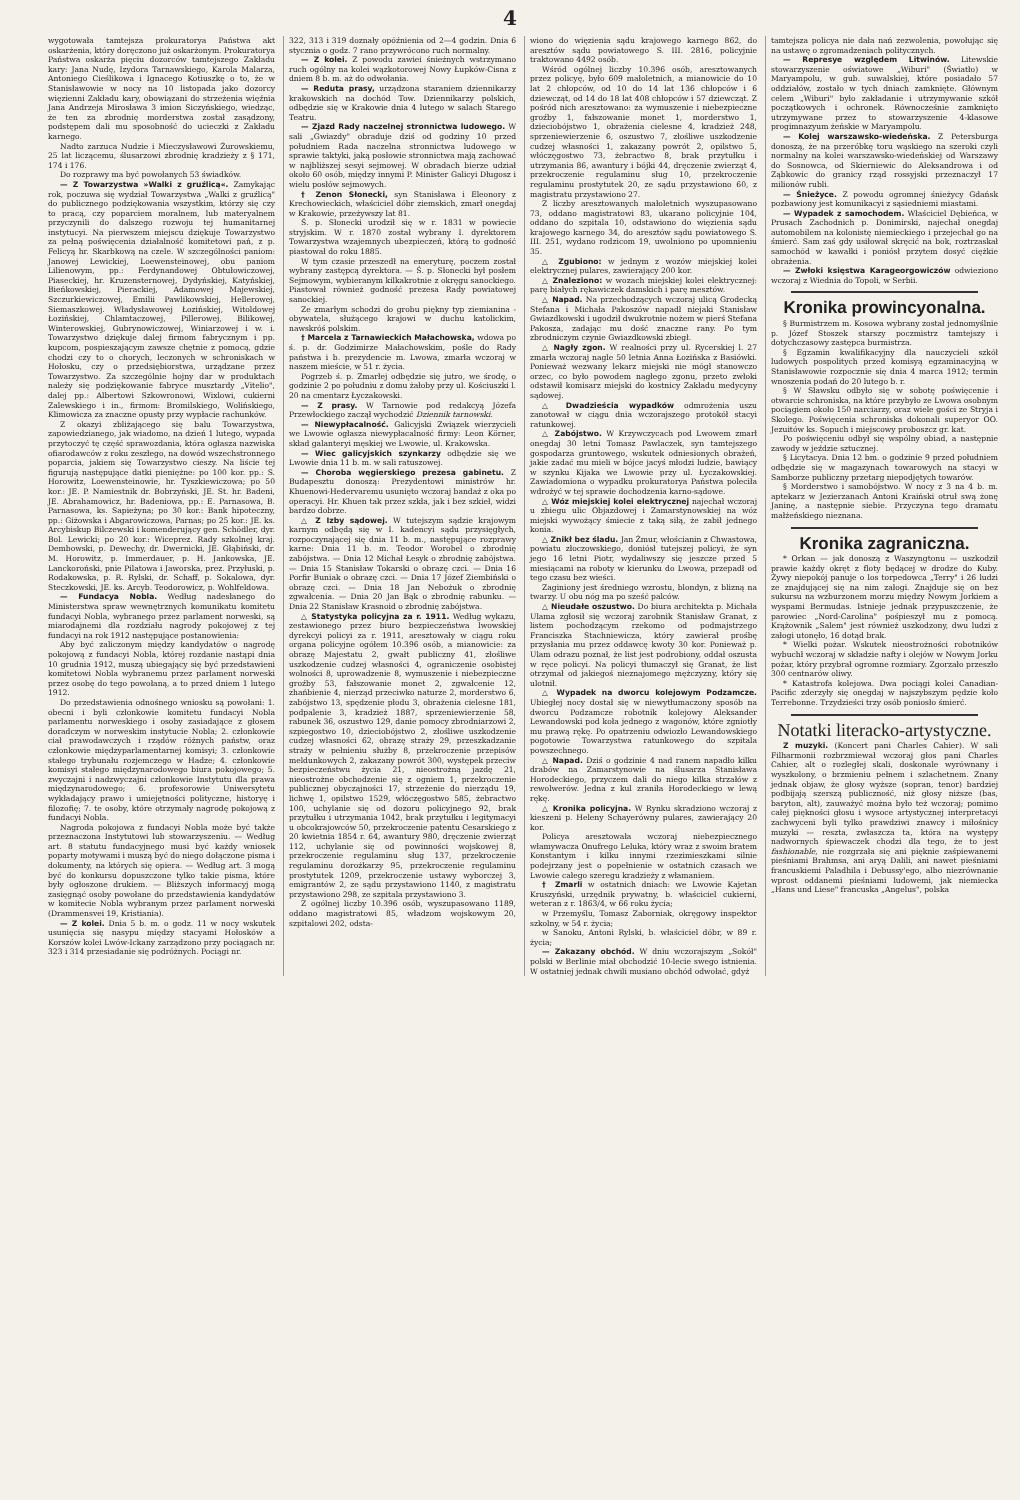4
wygotowała tamtejsza prokuratorya Państwa akt oskarżenia, który doręczono już oskarżonym. Prokuratorya Państwa oskarża pięciu dozorców tamtejszego Zakładu kary: Jana Nudę, Izydora Tarnawskiego, Karola Malarza, Antoniego Cieślikowa i Ignacego Kotiuszkę o to, że w Stanisławowie w nocy na 10 listopada jako dozorcy więzienni Zakładu kary, obowiązani do strzeżenia więźnia Jana Andrzeja Mirosława 3 imion Siczyńskiego, wiedząc, że ten za zbrodnię morderstwa został zasądzony, podstępem dali mu sposobność do ucieczki z Zakładu karnego.
Nadto zarzuca Nudzie i Mieczysławowi Żurowskiemu, 25 lat liczącemu, ślusarzowi zbrodnię kradzieży z § 171, 174 i 176.
Do rozprawy ma być powołanych 53 świadków.
— Z Towarzystwa »Walki z gruźlicą«. Zamykając rok, poczuwa się wydział Towarzystwa „Walki z gruźlicą" do publicznego podziękowania wszystkim, którzy się czy to pracą, czy poparciem moralnem, lub materyalnem przyczynili do dalszego rozwoju tej humanitarnej instytucyi. Na pierwszem miejscu dziękuje Towarzystwo za pełną poświęcenia działalność komitetowi pań, z p. Felicyą hr. Skarbkową na czele. W szczególności paniom: Janowej Lewickiej, Loewensteinowej, obu paniom Lilienowym, pp.: Ferdynandowej Obtułowiczowej, Piaseckiej, hr. Kruzensternowej, Dydyńskiej, Katyńskiej, Bieńkowskiej, Pierackiej, Adamowej Majewskiej, Szczurkiewiczowej, Emilii Pawlikowskiej, Hellerowej, Siemaszkowej. Władysławowej Łozińskiej, Witoldowej Łozińskiej, Chlamtaczowej, Pillerowej, Bilikowej, Winterowskiej, Gubrynowiczowej, Winiarzowej i w. i. Towarzystwo dziękuje dalej firmom fabrycznym i pp. kupcom, pospieszającym zawsze chętnie z pomocą, gdzie chodzi czy to o chorych, leczonych w schroniskach w Hołosku, czy o przedsiębiorstwa, urządzane przez Towarzystwo. Za szczególnie hojny dar w produktach należy się podziękowanie fabryce musztardy „Vitelio", dalej pp.: Albertowi Szkowronowi, Wixlowi, cukierni Zalewskiego i in., firmom: Bromilskiego, Wolińskiego, Klimowicza za znaczne opusty przy wypłacie rachunków.
Z okazyi zbliżającego się balu Towarzystwa, zapowiedzianego, jak wiadomo, na dzień 1 lutego, wypada przytoczyć tę część sprawozdania, która ogłasza nazwiska ofiarodawców z roku zeszłego, na dowód wszechstronnego poparcia, jakiem się Towarzystwo cieszy. Na liście tej figurują następujące datki pieniężne: po 100 kor. pp.: S. Horowitz, Loewensteinowie, hr. Tyszkiewiczowa; po 50 kor.: JE. P. Namiestnik dr. Bobrzyński, JE. St. hr. Badeni, JE. Abrahamowicz, hr. Badeniowa, pp.: E. Parnasowa, B. Parnasowa, ks. Sapieżyna; po 30 kor.: Bank hipoteczny, pp.: Giżowska i Abgarowiczowa, Parnas; po 25 kor.: JE. ks. Arcybiskup Bilczewski i komenderujący gen. Schödler, dyr. Bol. Lewicki; po 20 kor.: Wiceprez. Rady szkolnej kraj. Dembowski, p. Dewechy, dr. Dwernicki, JE. Głąbiński, dr. M. Horowitz, p. Immerdauer, p. H. Jankowska, JE. Lanckoroński, pnie Pilatowa i Jaworska, prez. Przyłuski, p. Rodakowska, p. R. Rylski, dr. Schaff, p. Sokalowa, dyr. Steczkowski, JE. ks. Arcyb. Teodorowicz, p. Wohlfeldowa.
— Fundacya Nobla. Według nadesłanego do Ministerstwa spraw wewnętrznych komunikatu komitetu fundacyi Nobla, wybranego przez parlament norweski, są miarodajnemi dla rozdziału nagrody pokojowej z tej fundacyi na rok 1912 następujące postanowienia:
Aby być zaliczonym między kandydatów o nagrodę pokojową z fundacyi Nobla, której rozdanie nastąpi dnia 10 grudnia 1912, muszą ubiegający się być przedstawieni komitetowi Nobla wybranemu przez parlament norweski przez osobę do tego powołaną, a to przed dniem 1 lutego 1912.
Do przedstawienia odnośnego wniosku są powołani: 1. obecni i byli członkowie komitetu fundacyi Nobla parlamentu norweskiego i osoby zasiadające z głosem doradczym w norweskim instytucie Nobla; 2. członkowie ciał prawodawczych i rządów różnych państw, oraz członkowie międzyparlamentarnej komisyi; 3. członkowie stałego trybunału rozjemczego w Hadze; 4. członkowie komisyi stałego międzynarodowego biura pokojowego; 5. zwyczajni i nadzwyczajni członkowie Instytutu dla prawa międzynarodowego; 6. profesorowie Uniwersytetu wykładający prawo i umiejętności polityczne, historyę i filozofię; 7. te osoby, które otrzymały nagrodę pokojową z fundacyi Nobla.
Nagroda pokojowa z fundacyi Nobla może być także przeznaczona Instytutowi lub stowarzyszeniu. — Według art. 8 statutu fundacyjnego musi być każdy wniosek poparty motywami i muszą być do niego dołączone pisma i dokumenty, na których się opiera. — Według art. 3 mogą być do konkursu dopuszczone tylko takie pisma, które były ogłoszone drukiem. — Bliższych informacyj mogą zasięgnąć osoby powołane do przedstawienia kandydatów w komitecie Nobla wybranym przez parlament norweski (Drammensvei 19, Kristiania).
— Z kolei. Dnia 5 b. m. o godz. 11 w nocy wskutek usunięcia się nasypu między stacyami Hołosków a Korszów kolei Lwów-Ickany zarządzono przy pociągach nr. 323 i 314 przesiadanie się podróżnych. Pociągi nr.
322, 313 i 319 doznały opóźnienia od 2—4 godzin. Dnia 6 stycznia o godz. 7 rano przywrócono ruch normalny.
— Z kolei. Z powodu zawiei śnieżnych wstrzymano ruch ogólny na kolei wązkotorowej Nowy Łupków-Cisna z dniem 8 b. m. aż do odwołania.
— Reduta prasy, urządzona staraniem dziennikarzy krakowskich na dochód Tow. Dziennikarzy polskich, odbędzie się w Krakowie dnia 4 lutego w salach Starego Teatru.
— Zjazd Rady naczelnej stronnictwa ludowego. W sali „Gwiazdy" obraduje dziś od godziny 10 przed południem Rada naczelna stronnictwa ludowego w sprawie taktyki, jaką posłowie stronnictwa mają zachować w najbliższej sesyi sejmowej. W obradach bierze udział około 60 osób, między innymi P. Minister Galicyi Długosz i wielu posłów sejmowych.
† Zenon Słonecki, syn Stanisława i Eleonory z Krechowieckich, właściciel dóbr ziemskich, zmarł onegdaj w Krakowie, przeżywszy lat 81.
Ś. p. Słonecki urodził się w r. 1831 w powiecie stryjskim. W r. 1870 został wybrany I. dyrektorem Towarzystwa wzajemnych ubezpieczeń, którą to godność piastował do roku 1885.
W tym czasie przeszedł na emeryturę, poczem został wybrany zastępcą dyrektora. — Ś. p. Słonecki był posłem Sejmowym, wybieranym kilkakrotnie z okręgu sanockiego. Piastował również godność prezesa Rady powiatowej sanockiej.
Ze zmarłym schodzi do grobu piękny typ ziemianina - obywatela, służącego krajowi w duchu katolickim, nawskróś polskim.
† Marcela z Tarnawieckich Małachowska, wdowa po ś. p. dr. Godzimirze Małachowskim, pośle do Rady państwa i b. prezydencie m. Lwowa, zmarła wczoraj w naszem mieście, w 51 r. życia.
Pogrzeb ś. p. Zmarłej odbędzie się jutro, we środę, o godzinie 2 po południu z domu żałoby przy ul. Kościuszki l. 20 na cmentarz Łyczakowski.
— Z prasy. W Tarnowie pod redakcyą Józefa Przewłockiego zaczął wychodzić Dziennik tarnowski.
— Niewypłacalność. Galicyjski Związek wierzycieli we Lwowie ogłasza niewypłacalność firmy: Leon Körner, skład galanteryi męskiej we Lwowie, ul. Krakowska.
— Wiec galicyjskich szynkarzy odbędzie się we Lwowie dnia 11 b. m. w sali ratuszowej.
— Choroba węgierskiego prezesa gabinetu. Z Budapesztu donoszą: Prezydentowi ministrów hr. Khuenowi-Hedervaremu usunięto wczoraj bandaż z oka po operacyi. Hr. Khuen tak przez szkła, jak i bez szkieł, widzi bardzo dobrze.
△ Z Izby sądowej. W tutejszym sądzie krajowym karnym odbędą się w I. kadencyi sądu przysięgłych, rozpoczynającej się dnia 11 b. m., następujące rozprawy karne: Dnia 11 b. m. Teodor Worobel o zbrodnię zabójstwa. — Dnia 12 Michał Łesyk o zbrodnię zabójstwa. — Dnia 15 Stanisław Tokarski o obrazę czci. — Dnia 16 Porfir Buniak o obrazę czci. — Dnia 17 Józef Ziembiński o obrazę czci. — Dnia 18 Jan Nebożuk o zbrodnię zgwałcenia. — Dnia 20 Jan Bąk o zbrodnię rabunku. — Dnia 22 Stanisław Krasnoid o zbrodnię zabójstwa.
△ Statystyka policyjna za r. 1911. Według wykazu, zestawionego przez biuro bezpieczeństwa lwowskiej dyrekcyi policyi za r. 1911, aresztowały w ciągu roku organa policyjne ogółem 10.396 osób, a mianowicie: za obrazę Majestatu 2, gwałt publiczny 41, złośliwe uszkodzenie cudzej własności 4, ograniczenie osobistej wolności 8, uprowadzenie 8, wymuszenie i niebezpieczne groźby 53, fałszowanie monet 2, zgwałcenie 12, zhańbienie 4, nierząd przeciwko naturze 2, morderstwo 6, zabójstwo 13, spędzenie płodu 3, obrażenia cielesne 181, podpalenie 3, kradzież 1887, sprzeniewierzenie 58, rabunek 36, oszustwo 129, danie pomocy zbrodniarzowi 2, szpiegostwo 10, dzieciobójstwo 2, złośliwe uszkodzenie cudzej własności 62, obrazę straży 29, przeszkadzanie straży w pełnieniu służby 8, przekroczenie przepisów meldunkowych 2, zakazany powrót 300, występek przeciw bezpieczeństwu życia 21, nieostrożną jazdę 21, nieostrożne obchodzenie się z ogniem 1, przekroczenie publicznej obyczajności 17, strzeżenie do nierządu 19, lichwę 1, opilstwo 1529, włóczęgostwo 585, żebractwo 100, uchylanie się od dozoru policyjnego 92, brak przytułku i utrzymania 1042, brak przytułku i legitymacyi u obcokrajowców 50, przekroczenie patentu Cesarskiego z 20 kwietnia 1854 r. 64, awantury 980, dręczenie zwierząt 112, uchylanie się od powinności wojskowej 8, przekroczenie regulaminu sług 137, przekroczenie regulaminu dorożkarzy 95, przekroczenie regulaminu prostytutek 1209, przekroczenie ustawy wyborczej 3, emigrantów 2, ze sądu przystawiono 1140, z magistratu przystawiono 298, ze szpitala przystawiono 3.
Z ogólnej liczby 10.396 osób, wyszupasowano 1189, oddano magistratowi 85, władzom wojskowym 20, szpitalowi 202, odsta-
wiono do więzienia sądu krajowego karnego 862, do aresztów sądu powiatowego S. III. 2816, policyjnie traktowano 4492 osób.
Wśród ogólnej liczby 10.396 osób, aresztowanych przez policyę, było 609 małoletnich, a mianowicie do 10 lat 2 chłopców, od 10 do 14 lat 136 chłopców i 6 dziewcząt, od 14 do 18 lat 408 chłopców i 57 dziewcząt. Z pośród nich aresztowano: za wymuszenie i niebezpieczne groźby 1, fałszowanie monet 1, morderstwo 1, dzieciobójstwo 1, obrażenia cielesne 4, kradzież 248, sprzeniewierzenie 6, oszustwo 7, złośliwe uszkodzenie cudzej własności 1, zakazany powrót 2, opilstwo 5, włóczęgostwo 73, żebractwo 8, brak przytułku i utrzymania 86, awantury i bójki 44, dręczenie zwierząt 4, przekroczenie regulaminu sług 10, przekroczenie regulaminu prostytutek 20, ze sądu przystawiono 60, z magistratu przystawiono 27.
Z liczby aresztowanych małoletnich wyszupasowano 73, oddano magistratowi 83, ukarano policyjnie 104, oddano do szpitala 10, odstawiono do więzienia sądu krajowego karnego 34, do aresztów sądu powiatowego S. III. 251, wydano rodzicom 19, uwolniono po upomnieniu 35.
△ Zgubiono: w jednym z wozów miejskiej kolei elektrycznej pulares, zawierający 200 kor.
△ Znaleziono: w wozach miejskiej kolei elektrycznej: parę białych rękawiczek damskich i parę mesztów.
△ Napad. Na przechodzących wczoraj ulicą Grodecką Stefana i Michała Pakoszów napadł niejaki Stanisław Gwiazdkowski i ugodził dwukrotnie nożem w pierś Stefana Pakosza, zadając mu dość znaczne rany. Po tym zbrodniczym czynie Gwiazdkowski zbiegł.
△ Nagły zgon. W realności przy ul. Rycerskiej l. 27 zmarła wczoraj nagle 50 letnia Anna Łozińska z Basiówki. Ponieważ wezwany lekarz miejski nie mógł stanowczo orzec, co było powodem nagłego zgonu, przeto zwłoki odstawił komisarz miejski do kostnicy Zakładu medycyny sądowej.
△ Dwadzieścia wypadków odmrożenia uszu zanotował w ciągu dnia wczorajszego protokół stacyi ratunkowej.
△ Zabójstwo. W Krzywczycach pod Lwowem zmarł onegdaj 30 letni Tomasz Pawlaczek, syn tamtejszego gospodarza gruntowego, wskutek odniesionych obrażeń, jakie zadać mu mieli w bójce jacyś młodzi ludzie, bawiący w szynku Kijaka we Lwowie przy ul. Łyczakowskiej. Zawiadomiona o wypadku prokuratorya Państwa poleciła wdrożyć w tej sprawie dochodzenia karno-sądowe.
△ Wóz miejskiej kolei elektrycznej najechał wczoraj u zbiegu ulic Objazdowej i Zamarstynowskiej na wóz miejski wywożący śmiecie z taką siłą, że zabił jednego konia.
△ Znikł bez śladu. Jan Żmur, włościanin z Chwastowa, powiatu złoczowskiego, doniósł tutejszej policyi, że syn jego 16 letni Piotr, wydaliwszy się jeszcze przed 5 miesiącami na roboty w kierunku do Lwowa, przepadł od tego czasu bez wieści.
Zaginiony jest średniego wzrostu, blondyn, z blizną na twarzy. U obu nóg ma po sześć palców.
△ Nieudałe oszustwo. Do biura architekta p. Michała Ulama zgłosił się wczoraj zarobnik Stanisław Granat, z listem pochodzącym rzekomo od podmajstrzego Franciszka Stachniewicza, który zawierał prośbę przysłania mu przez oddawcę kwoty 30 kor. Ponieważ p. Ulam odrazu poznał, że list jest podrobiony, oddał oszusta w ręce policyi. Na policyi tłumaczył się Granat, że list otrzymał od jakiegoś nieznajomego mężczyzny, który się ulotnił.
△ Wypadek na dworcu kolejowym Podzamcze. Ubiegłej nocy dostał się w niewytłumaczony sposób na dworcu Podzamcze robotnik kolejowy Aleksander Lewandowski pod koła jednego z wagonów, które zgniotły mu prawą rękę. Po opatrzeniu odwiozło Lewandowskiego pogotowie Towarzystwa ratunkowego do szpitala powszechnego.
△ Napad. Dziś o godzinie 4 nad ranem napadło kilku drabów na Zamarstynowie na ślusarza Stanisława Horodeckiego, przyczem dali do niego kilka strzałów z rewolwerów. Jedna z kul zraniła Horodeckiego w lewą rękę.
△ Kronika policyjna. W Rynku skradziono wczoraj z kieszeni p. Heleny Schayerówny pulares, zawierający 20 kor.
Policya aresztowała wczoraj niebezpiecznego włamywacza Onufrego Leluka, który wraz z swoim bratem Konstantym i kilku innymi rzezimieszkami silnie podejrzany jest o popełnienie w ostatnich czasach we Lwowie całego szeregu kradzieży z włamaniem.
† Zmarli w ostatnich dniach: we Lwowie Kajetan Kruszyński, urzędnik prywatny, b. właściciel cukierni, weteran z r. 1863/4, w 66 roku życia;
w Przemyślu, Tomasz Zaborniak, okręgowy inspektor szkolny, w 54 r. życia;
w Sanoku, Antoni Rylski, b. właściciel dóbr, w 89 r. życia;
— Zakazany obchód. W dniu wczorajszym „Sokół" polski w Berlinie miał obchodzić 10-lecie swego istnienia. W ostatniej jednak chwili musiano obchód odwołać, gdyż
tamtejsza policya nie dała nań zezwolenia, powołując się na ustawę o zgromadzeniach politycznych.
— Represye względem Litwinów. Litewskie stowarzyszenie oświatowe „Wiburi" (Światło) w Maryampolu, w gub. suwalskiej, które posiadało 57 oddziałów, zostało w tych dniach zamknięte. Głównym celem „Wiburi" było zakładanie i utrzymywanie szkół początkowych i ochronek. Równocześnie zamknięto utrzymywane przez to stowarzyszenie 4-klasowe progimnazyum żeńskie w Maryampolu.
— Kolej warszawsko-wiedeńska. Z Petersburga donoszą, że na przeróbkę toru wąskiego na szeroki czyli normalny na kolei warszawsko-wiedeńskiej od Warszawy do Sosnowca, od Skierniewic do Aleksandrowa i od Ząbkowic do granicy rząd rossyjski przeznaczył 17 milionów rubli.
— Śnieżyce. Z powodu ogromnej śnieżycy Gdańsk pozbawiony jest komunikacyi z sąsiedniemi miastami.
— Wypadek z samochodem. Właściciel Dębieńca, w Prusach Zachodnich p. Donimirski, najechał onegdaj automobilem na kolonistę niemieckiego i przejechał go na śmierć. Sam zaś gdy usiłował skręcić na bok, roztrzaskał samochód w kawałki i poniósł przytem dosyć ciężkie obrażenia.
— Zwłoki księstwa Karageorgowiczów odwieziono wczoraj z Wiednia do Topoli, w Serbii.
Kronika prowincyonalna.
§ Burmistrzem m. Kosowa wybrany został jednomyślnie p. Józef Stoszek starszy poczmistrz tamtejszy i dotychczasowy zastępca burmistrza.
§ Egzamin kwalifikacyjny dla nauczycieli szkół ludowych pospolitych przed komisyą egzaminacyjną w Stanisławowie rozpocznie się dnia 4 marca 1912; termin wnoszenia podań do 20 lutego b. r.
§ W Sławsku odbyło się w sobotę poświęcenie i otwarcie schroniska, na które przybyło ze Lwowa osobnym pociągiem około 150 narciarzy, oraz wiele gości ze Stryja i Skolego. Poświęcenia schroniska dokonali superyor OO. Jezuitów ks. Sopuch i miejscowy proboszcz gr. kat.
Po poświęceniu odbył się wspólny obiad, a następnie zawody w jeździe sztucznej.
§ Licytacya. Dnia 12 bm. o godzinie 9 przed południem odbędzie się w magazynach towarowych na stacyi w Samborze publiczny przetarg niepodjętych towarów.
§ Morderstwo i samobójstwo. W nocy z 3 na 4 b. m. aptekarz w Jezierzanach Antoni Kraiński otruł swą żonę Janinę, a następnie siebie. Przyczyna tego dramatu małżeńskiego nieznana.
Kronika zagraniczna.
* Orkan — jak donoszą z Waszyngtonu — uszkodził prawie każdy okręt z floty będącej w drodze do Kuby. Żywy niepokój panuje o los torpedowca „Terry" i 26 ludzi ze znajdującej się na nim załogi. Znajduje się on bez sukursu na wzburzonem morzu między Nowym Jorkiem a wyspami Bermudas. Istnieje jednak przypuszczenie, że parowiec „Nord-Carolina" pośpieszył mu z pomocą. Krążownik „Salem" jest również uszkodzony, dwu ludzi z załogi utonęło, 16 dotąd brak.
* Wielki pożar. Wskutek nieostrożności robotników wybuchł wczoraj w składzie nafty i olejów w Nowym Jorku pożar, który przybrał ogromne rozmiary. Zgorzało przeszło 300 centnarów oliwy.
* Katastrofa kolejowa. Dwa pociągi kolei Canadian-Pacific zderzyły się onegdaj w najszybszym pędzie koło Terrebonne. Trzydzieści trzy osób poniosło śmierć.
Notatki literacko-artystyczne.
Z muzyki. (Koncert pani Charles Cahier). W sali Filharmonii rozbrzmiewał wczoraj głos pani Charles Cahier, alt o rozległej skali, doskonale wyrównany i wyszkolony, o brzmieniu pełnem i szlachetnem. Znany jednak objaw, że głosy wyższe (sopran, tenor) bardziej podbijają szerszą publiczność, niż głosy niższe (bas, baryton, alt), zauważyć można było też wczoraj; pomimo całej piękności głosu i wysoce artystycznej interpretacyi zachwyceni byli tylko prawdziwi znawcy i miłośnicy muzyki — reszta, zwłaszcza ta, która na występy nadwornych śpiewaczek chodzi dla tego, że to jest fashionable, nie rozgrzała się ani pięknie zaśpiewanemi pieśniami Brahmsa, ani aryą Dalili, ani nawet pieśniami francuskiemi Paladhila i Debussy'ego, albo niezrównanie wprost oddanemi pieśniami ludowemi, jak niemiecka „Hans und Liese" francuska „Angelus", polska